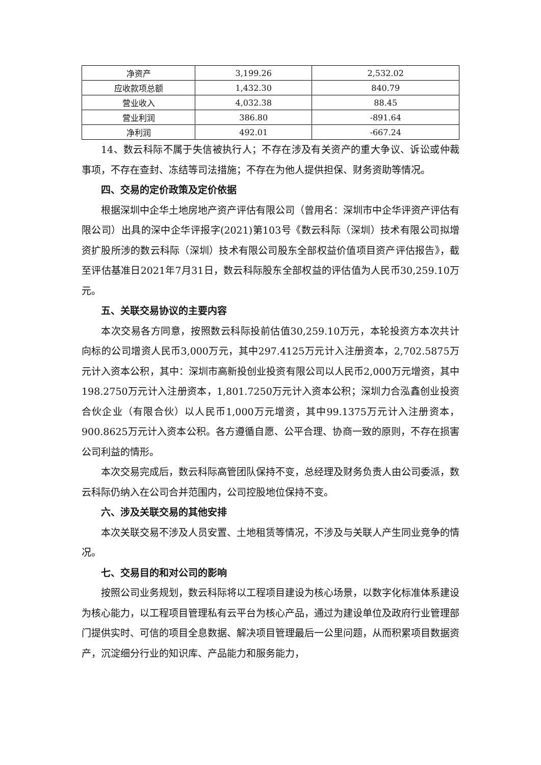| 净资产 | 3,199.26 | 2,532.02 |
| 应收款项总额 | 1,432.30 | 840.79 |
| 营业收入 | 4,032.38 | 88.45 |
| 营业利润 | 386.80 | -891.64 |
| 净利润 | 492.01 | -667.24 |
14、数云科际不属于失信被执行人；不存在涉及有关资产的重大争议、诉讼或仲裁事项，不存在查封、冻结等司法措施；不存在为他人提供担保、财务资助等情况。
四、交易的定价政策及定价依据
根据深圳中企华土地房地产资产评估有限公司（曾用名：深圳市中企华评资产评估有限公司）出具的深中企华评报字(2021)第103号《数云科际（深圳）技术有限公司拟增资扩股所涉的数云科际（深圳）技术有限公司股东全部权益价值项目资产评估报告》，截至评估基准日2021年7月31日，数云科际股东全部权益的评估值为人民币30,259.10万元。
五、关联交易协议的主要内容
本次交易各方同意，按照数云科际投前估值30,259.10万元，本轮投资方本次共计向标的公司增资人民币3,000万元，其中297.4125万元计入注册资本，2,702.5875万元计入资本公积，其中：深圳市高新投创业投资有限公司以人民币2,000万元增资，其中198.2750万元计入注册资本，1,801.7250万元计入资本公积；深圳力合泓鑫创业投资合伙企业（有限合伙）以人民币1,000万元增资，其中99.1375万元计入注册资本，900.8625万元计入资本公积。各方遵循自愿、公平合理、协商一致的原则，不存在损害公司利益的情形。
本次交易完成后，数云科际高管团队保持不变，总经理及财务负责人由公司委派，数云科际仍纳入在公司合并范围内，公司控股地位保持不变。
六、涉及关联交易的其他安排
本次关联交易不涉及人员安置、土地租赁等情况，不涉及与关联人产生同业竞争的情况。
七、交易目的和对公司的影响
按照公司业务规划，数云科际将以工程项目建设为核心场景，以数字化标准体系建设为核心能力，以工程项目管理私有云平台为核心产品，通过为建设单位及政府行业管理部门提供实时、可信的项目全息数据、解决项目管理最后一公里问题，从而积累项目数据资产，沉淀细分行业的知识库、产品能力和服务能力，